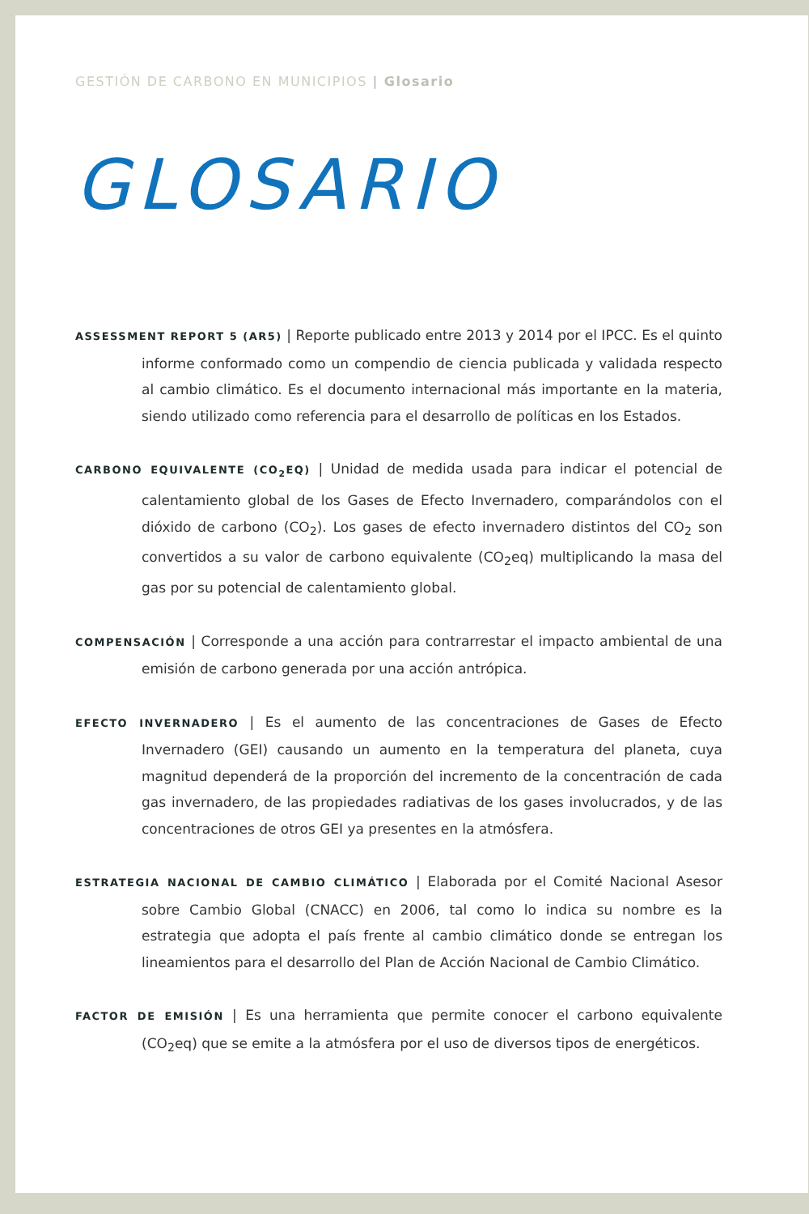GESTIÓN DE CARBONO EN MUNICIPIOS | Glosario
GLOSARIO
ASSESSMENT REPORT 5 (AR5) | Reporte publicado entre 2013 y 2014 por el IPCC. Es el quinto informe conformado como un compendio de ciencia publicada y validada respecto al cambio climático. Es el documento internacional más importante en la materia, siendo utilizado como referencia para el desarrollo de políticas en los Estados.
CARBONO EQUIVALENTE (CO<sub>2</sub>EQ) | Unidad de medida usada para indicar el potencial de calentamiento global de los Gases de Efecto Invernadero, comparándolos con el dióxido de carbono (CO<sub>2</sub>). Los gases de efecto invernadero distintos del CO<sub>2</sub> son convertidos a su valor de carbono equivalente (CO<sub>2</sub>eq) multiplicando la masa del gas por su potencial de calentamiento global.
COMPENSACIÓN | Corresponde a una acción para contrarrestar el impacto ambiental de una emisión de carbono generada por una acción antrópica.
EFECTO INVERNADERO | Es el aumento de las concentraciones de Gases de Efecto Invernadero (GEI) causando un aumento en la temperatura del planeta, cuya magnitud dependerá de la proporción del incremento de la concentración de cada gas invernadero, de las propiedades radiativas de los gases involucrados, y de las concentraciones de otros GEI ya presentes en la atmósfera.
ESTRATEGIA NACIONAL DE CAMBIO CLIMÁTICO | Elaborada por el Comité Nacional Asesor sobre Cambio Global (CNACC) en 2006, tal como lo indica su nombre es la estrategia que adopta el país frente al cambio climático donde se entregan los lineamientos para el desarrollo del Plan de Acción Nacional de Cambio Climático.
FACTOR DE EMISIÓN | Es una herramienta que permite conocer el carbono equivalente (CO<sub>2</sub>eq) que se emite a la atmósfera por el uso de diversos tipos de energéticos.